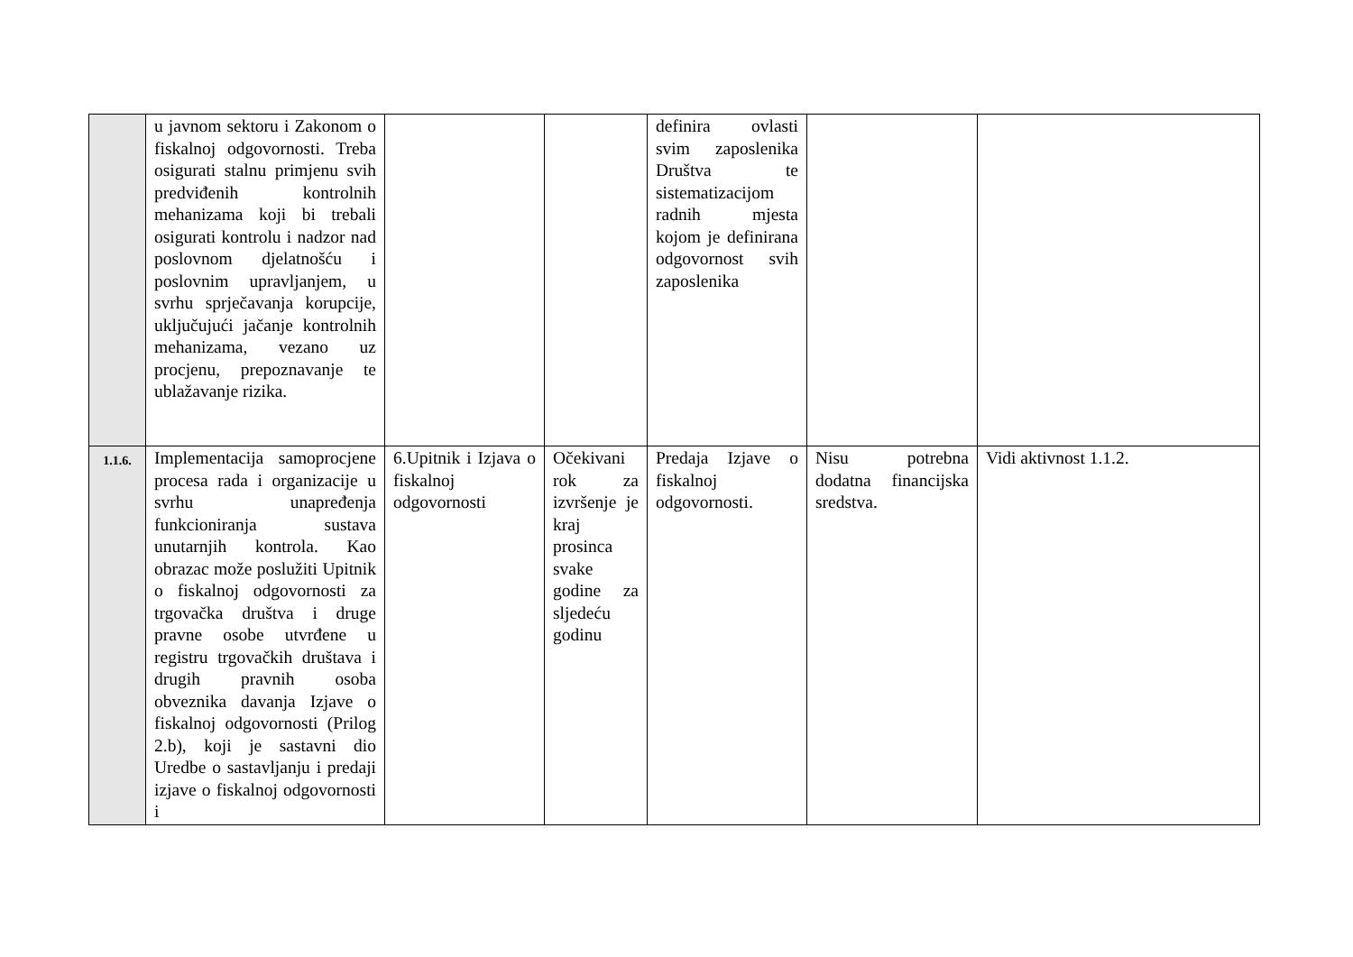| | u javnom sektoru i Zakonom o fiskalnoj odgovornosti. Treba osigurati stalnu primjenu svih predviđenih kontrolnih mehanizama koji bi trebali osigurati kontrolu i nadzor nad poslovnom djelatnošću i poslovnim upravljanjem, u svrhu sprječavanja korupcije, uključujući jačanje kontrolnih mehanizama, vezano uz procjenu, prepoznavanje te ublažavanje rizika. | | | definira ovlasti svim zaposlenika Društva te sistematizacijom radnih mjesta kojom je definirana odgovornost svih zaposlenika | | |
| 1.1.6. | Implementacija samoprocjene procesa rada i organizacije u svrhu unapređenja funkcioniranja sustava unutarnjih kontrola. Kao obrazac može poslužiti Upitnik o fiskalnoj odgovornosti za trgovačka društva i druge pravne osobe utvrđene u registru trgovačkih društava i drugih pravnih osoba obveznika davanja Izjave o fiskalnoj odgovornosti (Prilog 2.b), koji je sastavni dio Uredbe o sastavljanju i predaji izjave o fiskalnoj odgovornosti i | 6.Upitnik i Izjava o fiskalnoj odgovornosti | Očekivani rok za izvršenje je kraj prosinca svake godine za sljedeću godinu | Predaja Izjave o fiskalnoj odgovornosti. | Nisu potrebna dodatna financijska sredstva. | Vidi aktivnost 1.1.2. |